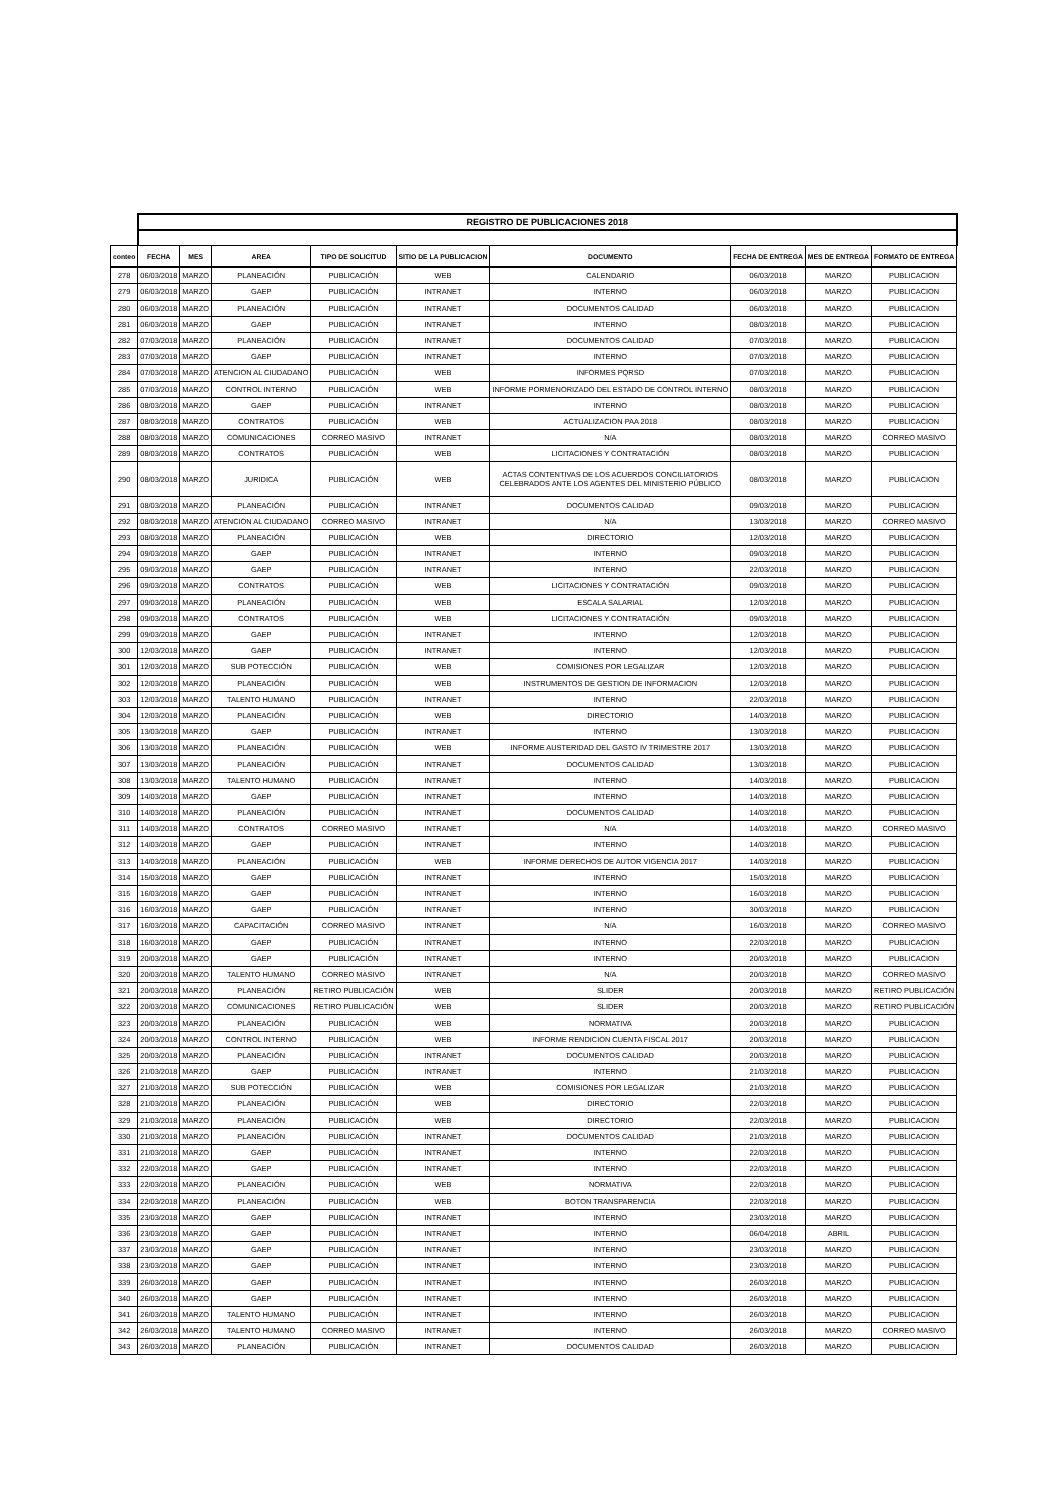| | REGISTRO DE PUBLICACIONES 2018 | | | | | | | | |
| conteo | FECHA | MES | AREA | TIPO DE SOLICITUD | SITIO DE LA PUBLICACION | DOCUMENTO | FECHA DE ENTREGA | MES DE ENTREGA | FORMATO DE ENTREGA |
| 278 | 06/03/2018 | MARZO | PLANEACIÓN | PUBLICACIÓN | WEB | CALENDARIO | 06/03/2018 | MARZO | PUBLICACION |
| 279 | 06/03/2018 | MARZO | GAEP | PUBLICACIÓN | INTRANET | INTERNO | 06/03/2018 | MARZO | PUBLICACION |
| 280 | 06/03/2018 | MARZO | PLANEACIÓN | PUBLICACIÓN | INTRANET | DOCUMENTOS CALIDAD | 06/03/2018 | MARZO | PUBLICACION |
| 281 | 06/03/2018 | MARZO | GAEP | PUBLICACIÓN | INTRANET | INTERNO | 08/03/2018 | MARZO | PUBLICACION |
| 282 | 07/03/2018 | MARZO | PLANEACIÓN | PUBLICACIÓN | INTRANET | DOCUMENTOS CALIDAD | 07/03/2018 | MARZO | PUBLICACION |
| 283 | 07/03/2018 | MARZO | GAEP | PUBLICACIÓN | INTRANET | INTERNO | 07/03/2018 | MARZO | PUBLICACION |
| 284 | 07/03/2018 | MARZO | ATENCION AL CIUDADANO | PUBLICACIÓN | WEB | INFORMES PQRSD | 07/03/2018 | MARZO | PUBLICACION |
| 285 | 07/03/2018 | MARZO | CONTROL INTERNO | PUBLICACIÓN | WEB | INFORME PORMENORIZADO DEL ESTADO DE CONTROL INTERNO | 08/03/2018 | MARZO | PUBLICACION |
| 286 | 08/03/2018 | MARZO | GAEP | PUBLICACIÓN | INTRANET | INTERNO | 08/03/2018 | MARZO | PUBLICACION |
| 287 | 08/03/2018 | MARZO | CONTRATOS | PUBLICACIÓN | WEB | ACTUALIZACION PAA 2018 | 08/03/2018 | MARZO | PUBLICACION |
| 288 | 08/03/2018 | MARZO | COMUNICACIONES | CORREO MASIVO | INTRANET | N/A | 08/03/2018 | MARZO | CORREO MASIVO |
| 289 | 08/03/2018 | MARZO | CONTRATOS | PUBLICACIÓN | WEB | LICITACIONES Y CONTRATACIÓN | 08/03/2018 | MARZO | PUBLICACION |
| 290 | 08/03/2018 | MARZO | JURIDICA | PUBLICACIÓN | WEB | ACTAS CONTENTIVAS DE LOS ACUERDOS CONCILIATORIOS CELEBRADOS ANTE LOS AGENTES DEL MINISTERIO PÚBLICO | 08/03/2018 | MARZO | PUBLICACION |
| 291 | 08/03/2018 | MARZO | PLANEACIÓN | PUBLICACIÓN | INTRANET | DOCUMENTOS CALIDAD | 09/03/2018 | MARZO | PUBLICACION |
| 292 | 08/03/2018 | MARZO | ATENCION AL CIUDADANO | CORREO MASIVO | INTRANET | N/A | 13/03/2018 | MARZO | CORREO MASIVO |
| 293 | 08/03/2018 | MARZO | PLANEACIÓN | PUBLICACIÓN | WEB | DIRECTORIO | 12/03/2018 | MARZO | PUBLICACION |
| 294 | 09/03/2018 | MARZO | GAEP | PUBLICACIÓN | INTRANET | INTERNO | 09/03/2018 | MARZO | PUBLICACION |
| 295 | 09/03/2018 | MARZO | GAEP | PUBLICACIÓN | INTRANET | INTERNO | 22/03/2018 | MARZO | PUBLICACION |
| 296 | 09/03/2018 | MARZO | CONTRATOS | PUBLICACIÓN | WEB | LICITACIONES Y CONTRATACIÓN | 09/03/2018 | MARZO | PUBLICACION |
| 297 | 09/03/2018 | MARZO | PLANEACIÓN | PUBLICACIÓN | WEB | ESCALA SALARIAL | 12/03/2018 | MARZO | PUBLICACION |
| 298 | 09/03/2018 | MARZO | CONTRATOS | PUBLICACIÓN | WEB | LICITACIONES Y CONTRATACIÓN | 09/03/2018 | MARZO | PUBLICACION |
| 299 | 09/03/2018 | MARZO | GAEP | PUBLICACIÓN | INTRANET | INTERNO | 12/03/2018 | MARZO | PUBLICACION |
| 300 | 12/03/2018 | MARZO | GAEP | PUBLICACIÓN | INTRANET | INTERNO | 12/03/2018 | MARZO | PUBLICACION |
| 301 | 12/03/2018 | MARZO | SUB POTECCIÓN | PUBLICACIÓN | WEB | COMISIONES POR LEGALIZAR | 12/03/2018 | MARZO | PUBLICACION |
| 302 | 12/03/2018 | MARZO | PLANEACIÓN | PUBLICACIÓN | WEB | INSTRUMENTOS DE GESTION DE INFORMACION | 12/03/2018 | MARZO | PUBLICACION |
| 303 | 12/03/2018 | MARZO | TALENTO HUMANO | PUBLICACIÓN | INTRANET | INTERNO | 22/03/2018 | MARZO | PUBLICACION |
| 304 | 12/03/2018 | MARZO | PLANEACIÓN | PUBLICACIÓN | WEB | DIRECTORIO | 14/03/2018 | MARZO | PUBLICACION |
| 305 | 13/03/2018 | MARZO | GAEP | PUBLICACIÓN | INTRANET | INTERNO | 13/03/2018 | MARZO | PUBLICACION |
| 306 | 13/03/2018 | MARZO | PLANEACIÓN | PUBLICACIÓN | WEB | INFORME AUSTERIDAD DEL GASTO IV TRIMESTRE 2017 | 13/03/2018 | MARZO | PUBLICACION |
| 307 | 13/03/2018 | MARZO | PLANEACIÓN | PUBLICACIÓN | INTRANET | DOCUMENTOS CALIDAD | 13/03/2018 | MARZO | PUBLICACION |
| 308 | 13/03/2018 | MARZO | TALENTO HUMANO | PUBLICACIÓN | INTRANET | INTERNO | 14/03/2018 | MARZO | PUBLICACION |
| 309 | 14/03/2018 | MARZO | GAEP | PUBLICACIÓN | INTRANET | INTERNO | 14/03/2018 | MARZO | PUBLICACION |
| 310 | 14/03/2018 | MARZO | PLANEACIÓN | PUBLICACIÓN | INTRANET | DOCUMENTOS CALIDAD | 14/03/2018 | MARZO | PUBLICACION |
| 311 | 14/03/2018 | MARZO | CONTRATOS | CORREO MASIVO | INTRANET | N/A | 14/03/2018 | MARZO | CORREO MASIVO |
| 312 | 14/03/2018 | MARZO | GAEP | PUBLICACIÓN | INTRANET | INTERNO | 14/03/2018 | MARZO | PUBLICACION |
| 313 | 14/03/2018 | MARZO | PLANEACIÓN | PUBLICACIÓN | WEB | INFORME DERECHOS DE AUTOR VIGENCIA 2017 | 14/03/2018 | MARZO | PUBLICACION |
| 314 | 15/03/2018 | MARZO | GAEP | PUBLICACIÓN | INTRANET | INTERNO | 15/03/2018 | MARZO | PUBLICACION |
| 315 | 16/03/2018 | MARZO | GAEP | PUBLICACIÓN | INTRANET | INTERNO | 16/03/2018 | MARZO | PUBLICACION |
| 316 | 16/03/2018 | MARZO | GAEP | PUBLICACIÓN | INTRANET | INTERNO | 30/03/2018 | MARZO | PUBLICACION |
| 317 | 16/03/2018 | MARZO | CAPACITACIÓN | CORREO MASIVO | INTRANET | N/A | 16/03/2018 | MARZO | CORREO MASIVO |
| 318 | 16/03/2018 | MARZO | GAEP | PUBLICACIÓN | INTRANET | INTERNO | 22/03/2018 | MARZO | PUBLICACION |
| 319 | 20/03/2018 | MARZO | GAEP | PUBLICACIÓN | INTRANET | INTERNO | 20/03/2018 | MARZO | PUBLICACION |
| 320 | 20/03/2018 | MARZO | TALENTO HUMANO | CORREO MASIVO | INTRANET | N/A | 20/03/2018 | MARZO | CORREO MASIVO |
| 321 | 20/03/2018 | MARZO | PLANEACIÓN | RETIRO PUBLICACIÓN | WEB | SLIDER | 20/03/2018 | MARZO | RETIRO PUBLICACIÓN |
| 322 | 20/03/2018 | MARZO | COMUNICACIONES | RETIRO PUBLICACIÓN | WEB | SLIDER | 20/03/2018 | MARZO | RETIRO PUBLICACIÓN |
| 323 | 20/03/2018 | MARZO | PLANEACIÓN | PUBLICACIÓN | WEB | NORMATIVA | 20/03/2018 | MARZO | PUBLICACION |
| 324 | 20/03/2018 | MARZO | CONTROL INTERNO | PUBLICACIÓN | WEB | INFORME RENDICION CUENTA FISCAL 2017 | 20/03/2018 | MARZO | PUBLICACION |
| 325 | 20/03/2018 | MARZO | PLANEACIÓN | PUBLICACIÓN | INTRANET | DOCUMENTOS CALIDAD | 20/03/2018 | MARZO | PUBLICACION |
| 326 | 21/03/2018 | MARZO | GAEP | PUBLICACIÓN | INTRANET | INTERNO | 21/03/2018 | MARZO | PUBLICACION |
| 327 | 21/03/2018 | MARZO | SUB POTECCIÓN | PUBLICACIÓN | WEB | COMISIONES POR LEGALIZAR | 21/03/2018 | MARZO | PUBLICACION |
| 328 | 21/03/2018 | MARZO | PLANEACIÓN | PUBLICACIÓN | WEB | DIRECTORIO | 22/03/2018 | MARZO | PUBLICACION |
| 329 | 21/03/2018 | MARZO | PLANEACIÓN | PUBLICACIÓN | WEB | DIRECTORIO | 22/03/2018 | MARZO | PUBLICACION |
| 330 | 21/03/2018 | MARZO | PLANEACIÓN | PUBLICACIÓN | INTRANET | DOCUMENTOS CALIDAD | 21/03/2018 | MARZO | PUBLICACION |
| 331 | 21/03/2018 | MARZO | GAEP | PUBLICACIÓN | INTRANET | INTERNO | 22/03/2018 | MARZO | PUBLICACION |
| 332 | 22/03/2018 | MARZO | GAEP | PUBLICACIÓN | INTRANET | INTERNO | 22/03/2018 | MARZO | PUBLICACION |
| 333 | 22/03/2018 | MARZO | PLANEACIÓN | PUBLICACIÓN | WEB | NORMATIVA | 22/03/2018 | MARZO | PUBLICACION |
| 334 | 22/03/2018 | MARZO | PLANEACIÓN | PUBLICACIÓN | WEB | BOTON TRANSPARENCIA | 22/03/2018 | MARZO | PUBLICACION |
| 335 | 23/03/2018 | MARZO | GAEP | PUBLICACIÓN | INTRANET | INTERNO | 23/03/2018 | MARZO | PUBLICACION |
| 336 | 23/03/2018 | MARZO | GAEP | PUBLICACIÓN | INTRANET | INTERNO | 06/04/2018 | ABRIL | PUBLICACION |
| 337 | 23/03/2018 | MARZO | GAEP | PUBLICACIÓN | INTRANET | INTERNO | 23/03/2018 | MARZO | PUBLICACION |
| 338 | 23/03/2018 | MARZO | GAEP | PUBLICACIÓN | INTRANET | INTERNO | 23/03/2018 | MARZO | PUBLICACION |
| 339 | 26/03/2018 | MARZO | GAEP | PUBLICACIÓN | INTRANET | INTERNO | 26/03/2018 | MARZO | PUBLICACION |
| 340 | 26/03/2018 | MARZO | GAEP | PUBLICACIÓN | INTRANET | INTERNO | 26/03/2018 | MARZO | PUBLICACION |
| 341 | 26/03/2018 | MARZO | TALENTO HUMANO | PUBLICACIÓN | INTRANET | INTERNO | 26/03/2018 | MARZO | PUBLICACION |
| 342 | 26/03/2018 | MARZO | TALENTO HUMANO | CORREO MASIVO | INTRANET | INTERNO | 26/03/2018 | MARZO | CORREO MASIVO |
| 343 | 26/03/2018 | MARZO | PLANEACIÓN | PUBLICACIÓN | INTRANET | DOCUMENTOS CALIDAD | 26/03/2018 | MARZO | PUBLICACION |